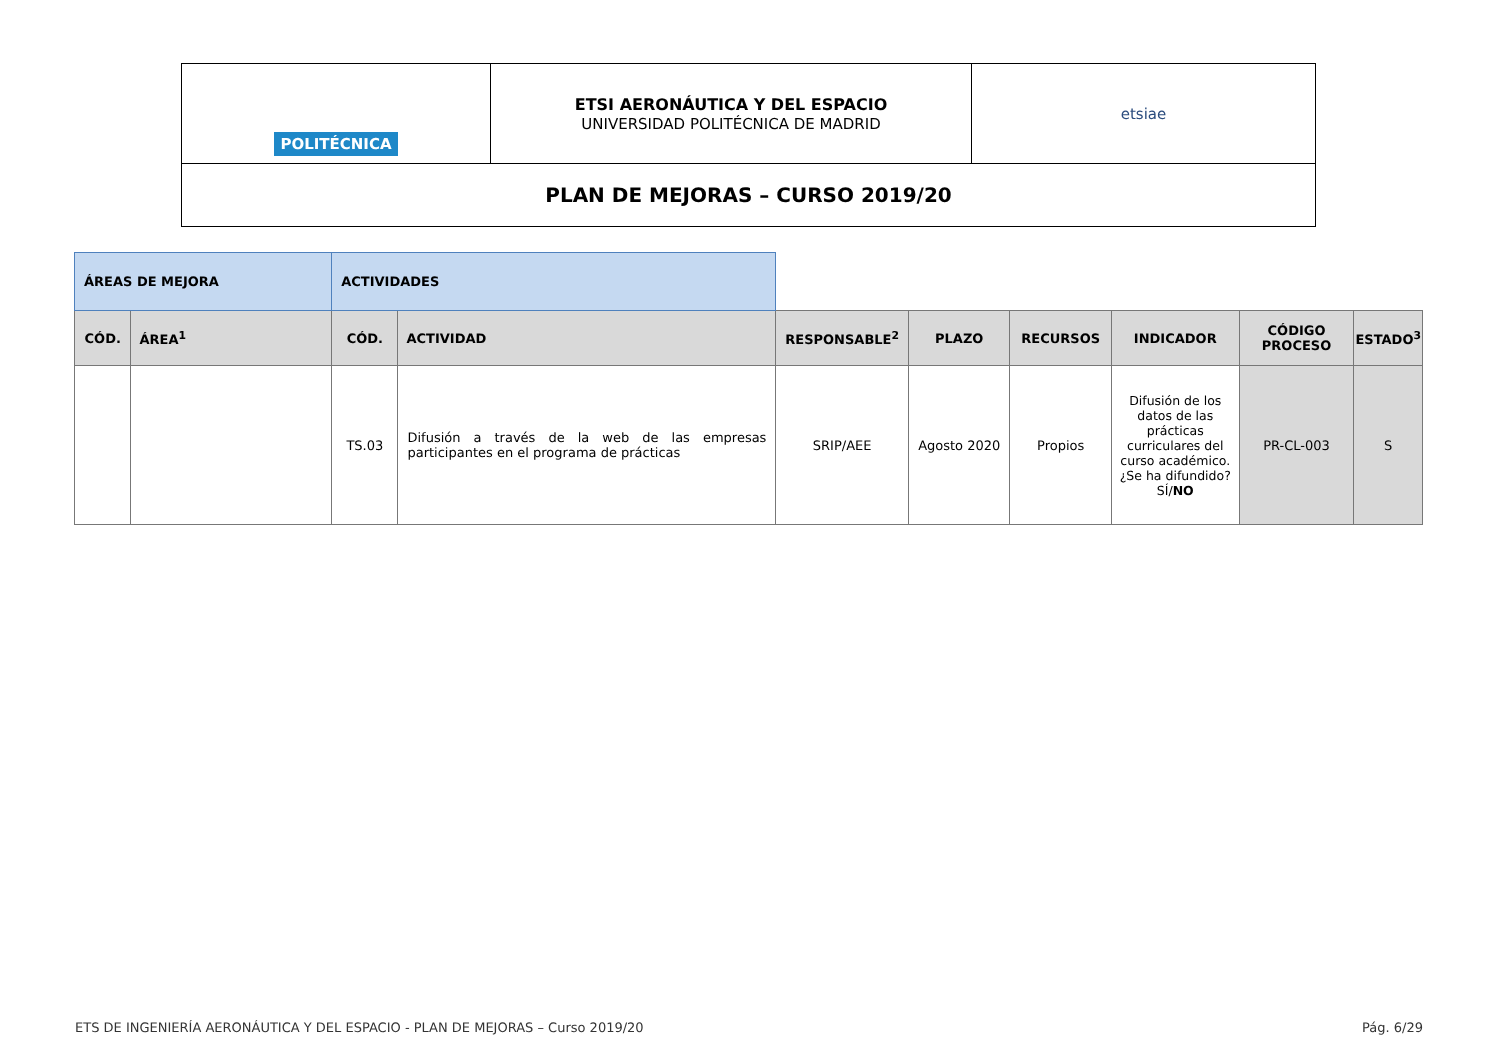| POLITÉCNICA | ETSI AERONÁUTICA Y DEL ESPACIO UNIVERSIDAD POLITÉCNICA DE MADRID | etsiae |
| PLAN DE MEJORAS – CURSO 2019/20 | | |
| ÁREAS DE MEJORA | | ACTIVIDADES | | | | | | | |
| CÓD. | ÁREA<sup>1</sup> | CÓD. | ACTIVIDAD | RESPONSABLE<sup>2</sup> | PLAZO | RECURSOS | INDICADOR | CÓDIGO PROCESO | ESTADO<sup>3</sup> |
| | | TS.03 | Difusión a través de la web de las empresas participantes en el programa de prácticas | SRIP/AEE | Agosto 2020 | Propios | Difusión de los datos de las prácticas curriculares del curso académico. ¿Se ha difundido? SÍ/ NO | PR-CL-003 | S |
ETS DE INGENIERÍA AERONÁUTICA Y DEL ESPACIO - PLAN DE MEJORAS – Curso 2019/20 Pág. 6/29